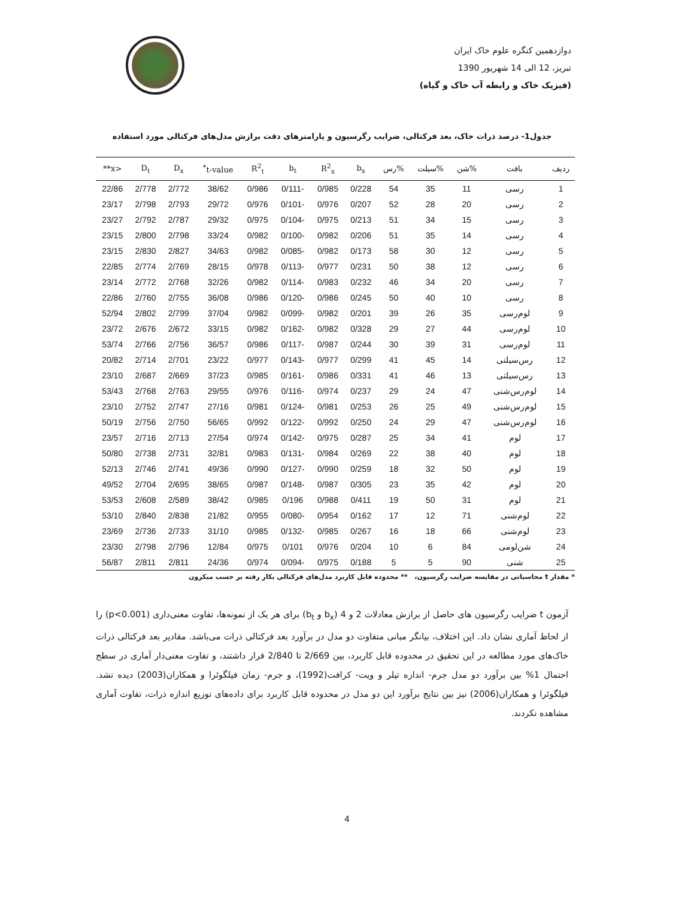دوازدهمین کنگره علوم خاک ایران
تبریز، 12 الی 14 شهریور 1390
(فیزیک خاک و رابطه آب خاک و گیاه)
جدول1- درصد ذرات خاک، بعد فرکتالی، ضرایب رگرسیون و پارامترهای دقت برازش مدل‌های فرکتالی مورد استفاده
| ردیف | بافت | %شن | %سیلت | %رس | b<sub>x</sub> | R<sup>2</sup><sub>x</sub> | b<sub>t</sub> | R<sup>2</sup><sub>t</sub> | t-value<sup>*</sup> | D<sub>x</sub> | D<sub>t</sub> | <x** |
| --- | --- | --- | --- | --- | --- | --- | --- | --- | --- | --- | --- | --- |
| 1 | رسی | 11 | 35 | 54 | 0/228 | 0/985 | -0/111 | 0/986 | 38/62 | 2/772 | 2/778 | 22/86 |
| 2 | رسی | 20 | 28 | 52 | 0/207 | 0/976 | -0/101 | 0/976 | 29/72 | 2/793 | 2/798 | 23/17 |
| 3 | رسی | 15 | 34 | 51 | 0/213 | 0/975 | -0/104 | 0/975 | 29/32 | 2/787 | 2/792 | 23/27 |
| 4 | رسی | 14 | 35 | 51 | 0/206 | 0/982 | -0/100 | 0/982 | 33/24 | 2/798 | 2/800 | 23/15 |
| 5 | رسی | 12 | 30 | 58 | 0/173 | 0/982 | -0/085 | 0/982 | 34/63 | 2/827 | 2/830 | 23/15 |
| 6 | رسی | 12 | 38 | 50 | 0/231 | 0/977 | -0/113 | 0/978 | 28/15 | 2/769 | 2/774 | 22/85 |
| 7 | رسی | 20 | 34 | 46 | 0/232 | 0/983 | -0/114 | 0/982 | 32/26 | 2/768 | 2/772 | 23/14 |
| 8 | رسی | 10 | 40 | 50 | 0/245 | 0/986 | -0/120 | 0/986 | 36/08 | 2/755 | 2/760 | 22/86 |
| 9 | لوم‌رسی | 35 | 26 | 39 | 0/201 | 0/982 | -0/099 | 0/982 | 37/04 | 2/799 | 2/802 | 52/94 |
| 10 | لوم‌رسی | 44 | 27 | 29 | 0/328 | 0/982 | -0/162 | 0/982 | 33/15 | 2/672 | 2/676 | 23/72 |
| 11 | لوم‌رسی | 31 | 39 | 30 | 0/244 | 0/987 | -0/117 | 0/986 | 36/57 | 2/756 | 2/766 | 53/74 |
| 12 | رس‌سیلتی | 14 | 45 | 41 | 0/299 | 0/977 | -0/143 | 0/977 | 23/22 | 2/701 | 2/714 | 20/82 |
| 13 | رس‌سیلتی | 13 | 46 | 41 | 0/331 | 0/986 | -0/161 | 0/985 | 37/23 | 2/669 | 2/687 | 23/10 |
| 14 | لوم‌رس‌شنی | 47 | 24 | 29 | 0/237 | 0/974 | -0/116 | 0/976 | 29/55 | 2/763 | 2/768 | 53/43 |
| 15 | لوم‌رس‌شنی | 49 | 25 | 26 | 0/253 | 0/981 | -0/124 | 0/981 | 27/16 | 2/747 | 2/752 | 23/10 |
| 16 | لوم‌رس‌شنی | 47 | 29 | 24 | 0/250 | 0/992 | -0/122 | 0/992 | 56/65 | 2/750 | 2/756 | 50/19 |
| 17 | لوم | 41 | 34 | 25 | 0/287 | 0/975 | -0/142 | 0/974 | 27/54 | 2/713 | 2/716 | 23/57 |
| 18 | لوم | 40 | 38 | 22 | 0/269 | 0/984 | -0/131 | 0/983 | 32/81 | 2/731 | 2/738 | 50/80 |
| 19 | لوم | 50 | 32 | 18 | 0/259 | 0/990 | -0/127 | 0/990 | 49/36 | 2/741 | 2/746 | 52/13 |
| 20 | لوم | 42 | 35 | 23 | 0/305 | 0/987 | -0/148 | 0/987 | 38/65 | 2/695 | 2/704 | 49/52 |
| 21 | لوم | 31 | 50 | 19 | 0/411 | 0/988 | 0/196 | 0/985 | 38/42 | 2/589 | 2/608 | 53/53 |
| 22 | لوم‌شنی | 71 | 12 | 17 | 0/162 | 0/954 | -0/080 | 0/955 | 21/82 | 2/838 | 2/840 | 53/10 |
| 23 | لوم‌شنی | 66 | 18 | 16 | 0/267 | 0/985 | -0/132 | 0/985 | 31/10 | 2/733 | 2/736 | 23/69 |
| 24 | شن‌لومی | 84 | 6 | 10 | 0/204 | 0/976 | 0/101 | 0/975 | 12/84 | 2/796 | 2/798 | 23/30 |
| 25 | شنی | 90 | 5 | 5 | 0/188 | 0/975 | -0/094 | 0/974 | 24/36 | 2/811 | 2/811 | 56/87 |
* مقدار t محاسباتی در مقایسه ضرایب رگرسیون، ** محدوده قابل کاربرد مدل‌های فرکتالی بکار رفته بر حسب میکرون
آزمون t ضرایب رگرسیون های حاصل از برازش معادلات 2 و 4 (b<sub>x</sub> و b<sub>t</sub>) برای هر یک از نمونه‌ها، تفاوت معنی‌داری (p<0.001) را از لحاظ آماری نشان داد. این اختلاف، بیانگر مبانی متفاوت دو مدل در برآورد بعد فرکتالی ذرات می‌باشد. مقادیر بعد فرکتالی ذرات خاک‌های مورد مطالعه در این تحقیق در محدوده قابل کاربرد، بین 2/669 تا 2/840 قرار داشتند، و تفاوت معنی‌دار آماری در سطح احتمال 1% بین برآورد دو مدل جرم- اندازه تیلر و ویت- کرافت(1992)، و جرم- زمان فیلگوئرا و همکاران(2003) دیده نشد. فیلگوئرا و همکاران(2006) نیز بین نتایج برآورد این دو مدل در محدوده قابل کاربرد برای داده‌های توزیع اندازه ذرات، تفاوت آماری مشاهده نکردند.
4